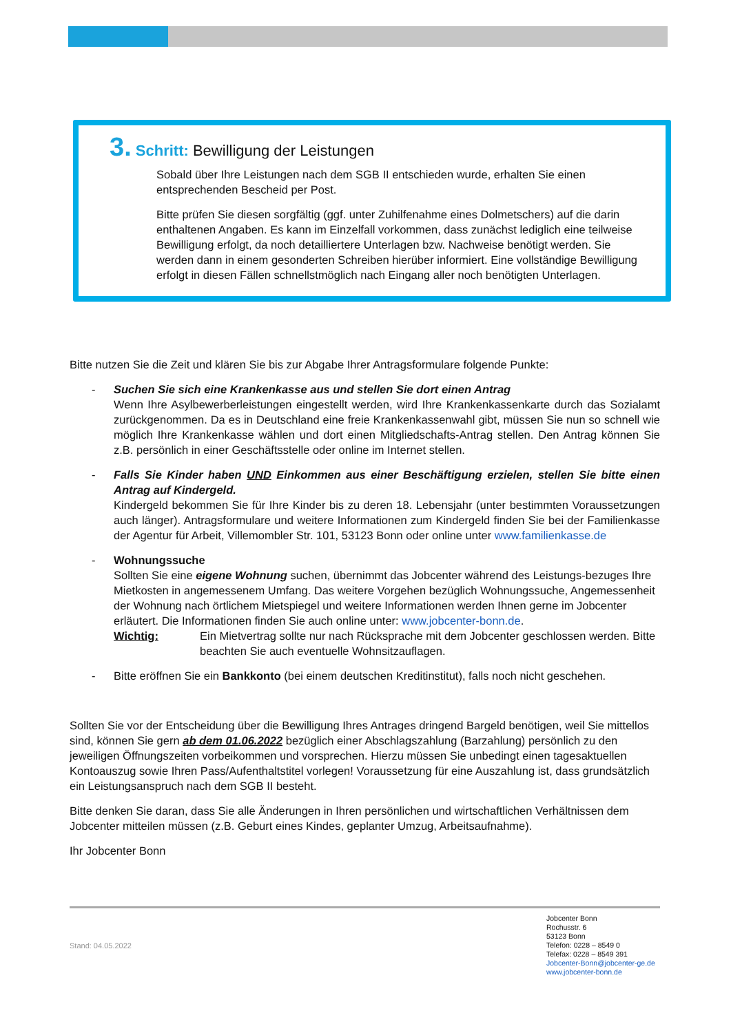3. Schritt: Bewilligung der Leistungen
Sobald über Ihre Leistungen nach dem SGB II entschieden wurde, erhalten Sie einen entsprechenden Bescheid per Post.
Bitte prüfen Sie diesen sorgfältig (ggf. unter Zuhilfenahme eines Dolmetschers) auf die darin enthaltenen Angaben. Es kann im Einzelfall vorkommen, dass zunächst lediglich eine teilweise Bewilligung erfolgt, da noch detailliertere Unterlagen bzw. Nachweise benötigt werden. Sie werden dann in einem gesonderten Schreiben hierüber informiert. Eine vollständige Bewilligung erfolgt in diesen Fällen schnellstmöglich nach Eingang aller noch benötigten Unterlagen.
Bitte nutzen Sie die Zeit und klären Sie bis zur Abgabe Ihrer Antragsformulare folgende Punkte:
- Suchen Sie sich eine Krankenkasse aus und stellen Sie dort einen Antrag
Wenn Ihre Asylbewerberleistungen eingestellt werden, wird Ihre Krankenkassenkarte durch das Sozialamt zurückgenommen. Da es in Deutschland eine freie Krankenkassenwahl gibt, müssen Sie nun so schnell wie möglich Ihre Krankenkasse wählen und dort einen Mitgliedschafts-Antrag stellen. Den Antrag können Sie z.B. persönlich in einer Geschäftsstelle oder online im Internet stellen.
- Falls Sie Kinder haben UND Einkommen aus einer Beschäftigung erzielen, stellen Sie bitte einen Antrag auf Kindergeld.
Kindergeld bekommen Sie für Ihre Kinder bis zu deren 18. Lebensjahr (unter bestimmten Voraussetzungen auch länger). Antragsformulare und weitere Informationen zum Kindergeld finden Sie bei der Familienkasse der Agentur für Arbeit, Villemombler Str. 101, 53123 Bonn oder online unter www.familienkasse.de
- Wohnungssuche
Sollten Sie eine eigene Wohnung suchen, übernimmt das Jobcenter während des Leistungs-bezuges Ihre Mietkosten in angemessenem Umfang. Das weitere Vorgehen bezüglich Wohnungssuche, Angemessenheit der Wohnung nach örtlichem Mietspiegel und weitere Informationen werden Ihnen gerne im Jobcenter erläutert. Die Informationen finden Sie auch online unter: www.jobcenter-bonn.de.
Wichtig: Ein Mietvertrag sollte nur nach Rücksprache mit dem Jobcenter geschlossen werden. Bitte beachten Sie auch eventuelle Wohnsitzauflagen.
- Bitte eröffnen Sie ein Bankkonto (bei einem deutschen Kreditinstitut), falls noch nicht geschehen.
Sollten Sie vor der Entscheidung über die Bewilligung Ihres Antrages dringend Bargeld benötigen, weil Sie mittellos sind, können Sie gern ab dem 01.06.2022 bezüglich einer Abschlagszahlung (Barzahlung) persönlich zu den jeweiligen Öffnungszeiten vorbeikommen und vorsprechen. Hierzu müssen Sie unbedingt einen tagesaktuellen Kontoauszug sowie Ihren Pass/Aufenthaltstitel vorlegen! Voraussetzung für eine Auszahlung ist, dass grundsätzlich ein Leistungsanspruch nach dem SGB II besteht.
Bitte denken Sie daran, dass Sie alle Änderungen in Ihren persönlichen und wirtschaftlichen Verhältnissen dem Jobcenter mitteilen müssen (z.B. Geburt eines Kindes, geplanter Umzug, Arbeitsaufnahme).
Ihr Jobcenter Bonn
Stand: 04.05.2022
Jobcenter Bonn
Rochusstr. 6
53123 Bonn
Telefon: 0228 – 8549 0
Telefax: 0228 – 8549 391
Jobcenter-Bonn@jobcenter-ge.de
www.jobcenter-bonn.de